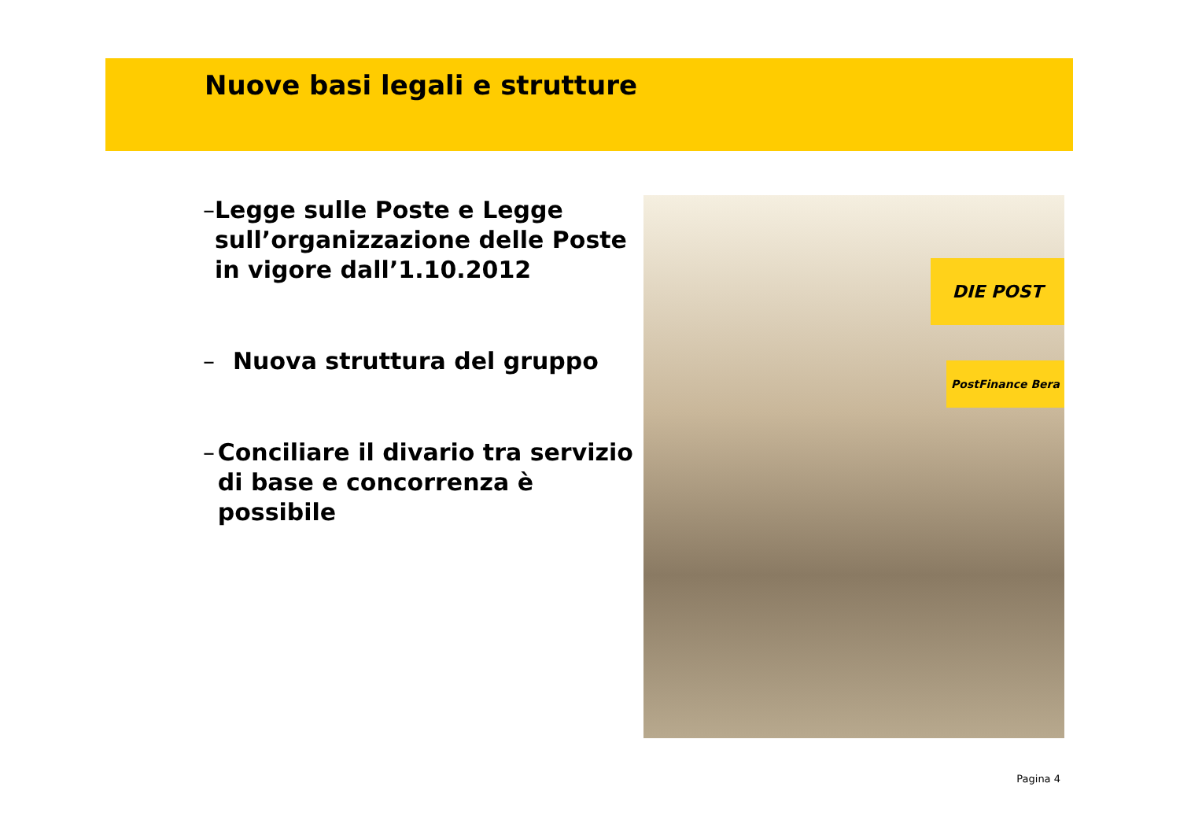Nuove basi legali e strutture
– Legge sulle Poste e Legge sull’organizzazione delle Poste in vigore dall’1.10.2012
– Nuova struttura del gruppo
– Conciliare il divario tra servizio di base e concorrenza è possibile
DIE POST
PostFinance Bera
Pagina 4